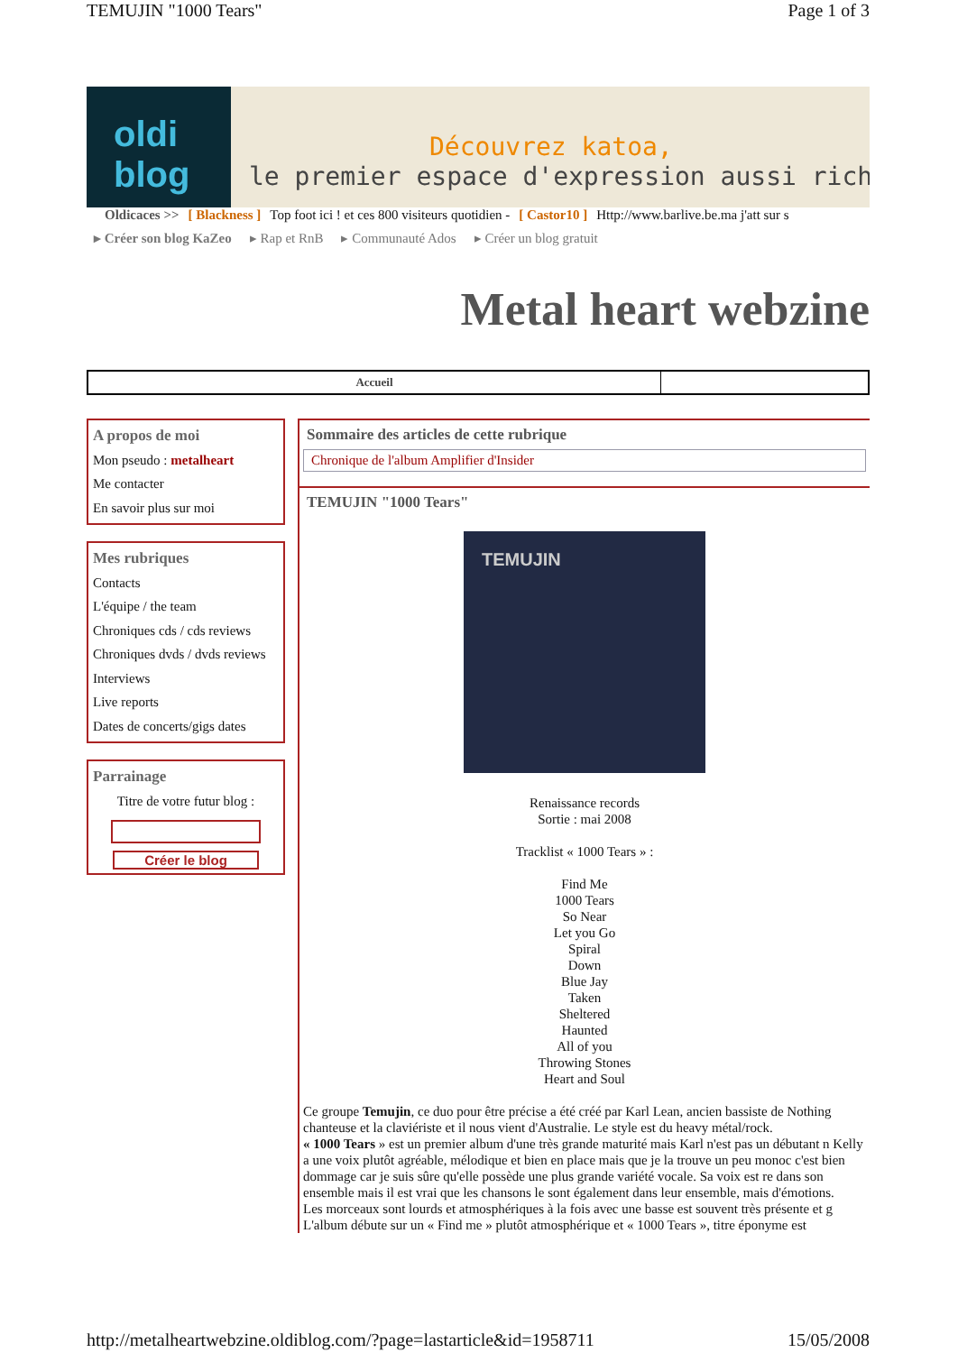TEMUJIN "1000 Tears" Page 1 of 3
oldi blog
Découvrez katoa,
le premier espace d'expression aussi rich
Oldicaces >> [ Blackness ] Top foot ici ! et ces 800 visiteurs quotidien - [ Castor10 ] Http://www.barlive.be.ma j'att sur s
▸ Créer son blog KaZeo ▸ Rap et RnB ▸ Communauté Ados ▸ Créer un blog gratuit
Metal heart webzine
Accueil
A propos de moi
Mon pseudo : metalheart
Me contacter
En savoir plus sur moi
Mes rubriques
Contacts
L'équipe / the team
Chroniques cds / cds reviews
Chroniques dvds / dvds reviews
Interviews
Live reports
Dates de concerts/gigs dates
Parrainage
Titre de votre futur blog :
Créer le blog
Sommaire des articles de cette rubrique
Chronique de l'album Amplifier d'Insider
TEMUJIN "1000 Tears"
TEMUJIN
Renaissance records
Sortie : mai 2008
Tracklist « 1000 Tears » :
Find Me
1000 Tears
So Near
Let you Go
Spiral
Down
Blue Jay
Taken
Sheltered
Haunted
All of you
Throwing Stones
Heart and Soul
Ce groupe Temujin, ce duo pour être précise a été créé par Karl Lean, ancien bassiste de Nothing chanteuse et la claviériste et il nous vient d'Australie. Le style est du heavy métal/rock.
« 1000 Tears » est un premier album d'une très grande maturité mais Karl n'est pas un débutant n Kelly a une voix plutôt agréable, mélodique et bien en place mais que je la trouve un peu monoc c'est bien dommage car je suis sûre qu'elle possède une plus grande variété vocale. Sa voix est re dans son ensemble mais il est vrai que les chansons le sont également dans leur ensemble, mais d'émotions.
Les morceaux sont lourds et atmosphériques à la fois avec une basse est souvent très présente et g L'album débute sur un « Find me » plutôt atmosphérique et « 1000 Tears », titre éponyme est
http://metalheartwebzine.oldiblog.com/?page=lastarticle&id=1958711 15/05/2008